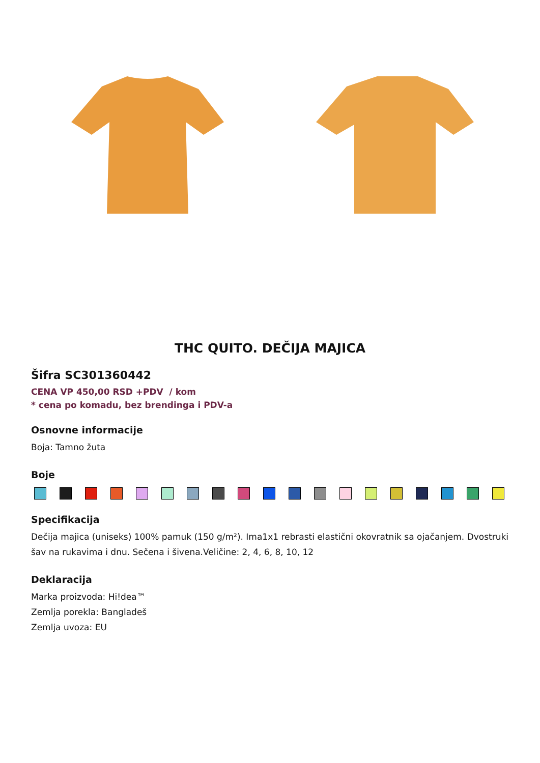THC QUITO. DEČIJA MAJICA
Šifra SC301360442
CENA VP 450,00 RSD +PDV / kom
* cena po komadu, bez brendinga i PDV-a
Osnovne informacije
Boja: Tamno žuta
Boje
Specifikacija
Dečija majica (uniseks) 100% pamuk (150 g/m²). Ima1x1 rebrasti elastični okovratnik sa ojačanjem. Dvostruki šav na rukavima i dnu. Sečena i šivena.Veličine: 2, 4, 6, 8, 10, 12
Deklaracija
Marka proizvoda: Hi!dea™
Zemlja porekla: Bangladeš
Zemlja uvoza: EU